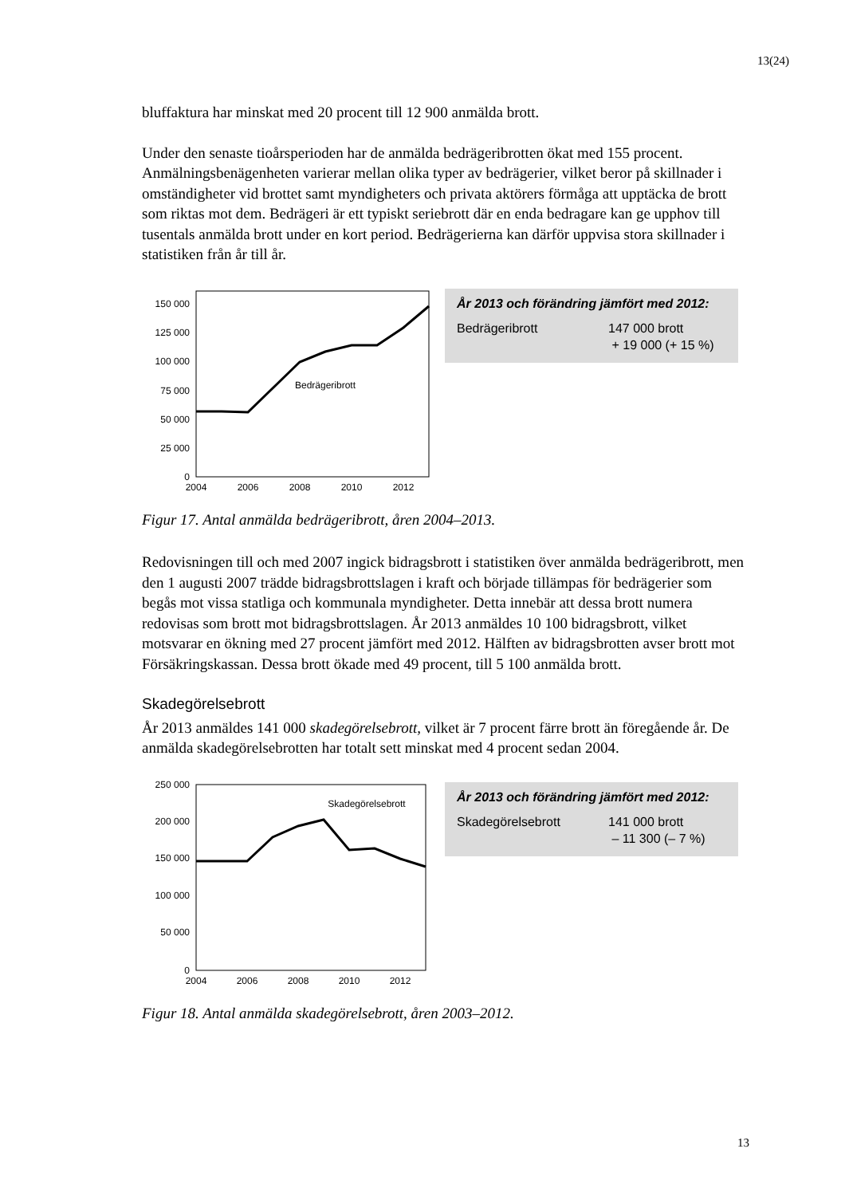13(24)
bluffaktura har minskat med 20 procent till 12 900 anmälda brott.
Under den senaste tioårsperioden har de anmälda bedrägeribrotten ökat med 155 procent. Anmälningsbenägenheten varierar mellan olika typer av bedrägerier, vilket beror på skillnader i omständigheter vid brottet samt myndigheters och privata aktörers förmåga att upptäcka de brott som riktas mot dem. Bedrägeri är ett typiskt seriebrott där en enda bedragare kan ge upphov till tusentals anmälda brott under en kort period. Bedrägerierna kan därför uppvisa stora skillnader i statistiken från år till år.
150 000
125 000
100 000
75 000
50 000
25 000
0
2004
2006
2008
2010
2012
Bedrägeribrott
År 2013 och förändring jämfört med 2012:
Bedrägeribrott 147 000 brott
+ 19 000 (+ 15 %)
Figur 17. Antal anmälda bedrägeribrott, åren 2004–2013.
Redovisningen till och med 2007 ingick bidragsbrott i statistiken över anmälda bedrägeribrott, men den 1 augusti 2007 trädde bidragsbrottslagen i kraft och började tillämpas för bedrägerier som begås mot vissa statliga och kommunala myndigheter. Detta innebär att dessa brott numera redovisas som brott mot bidragsbrottslagen. År 2013 anmäldes 10 100 bidragsbrott, vilket motsvarar en ökning med 27 procent jämfört med 2012. Hälften av bidragsbrotten avser brott mot Försäkringskassan. Dessa brott ökade med 49 procent, till 5 100 anmälda brott.
Skadegörelsebrott
År 2013 anmäldes 141 000 skadegörelsebrott, vilket är 7 procent färre brott än föregående år. De anmälda skadegörelsebrotten har totalt sett minskat med 4 procent sedan 2004.
250 000
200 000
150 000
100 000
50 000
0
2004
2006
2008
2010
2012
Skadegörelsebrott
År 2013 och förändring jämfört med 2012:
Skadegörelsebrott 141 000 brott
– 11 300 (– 7 %)
Figur 18. Antal anmälda skadegörelsebrott, åren 2003–2012.
13